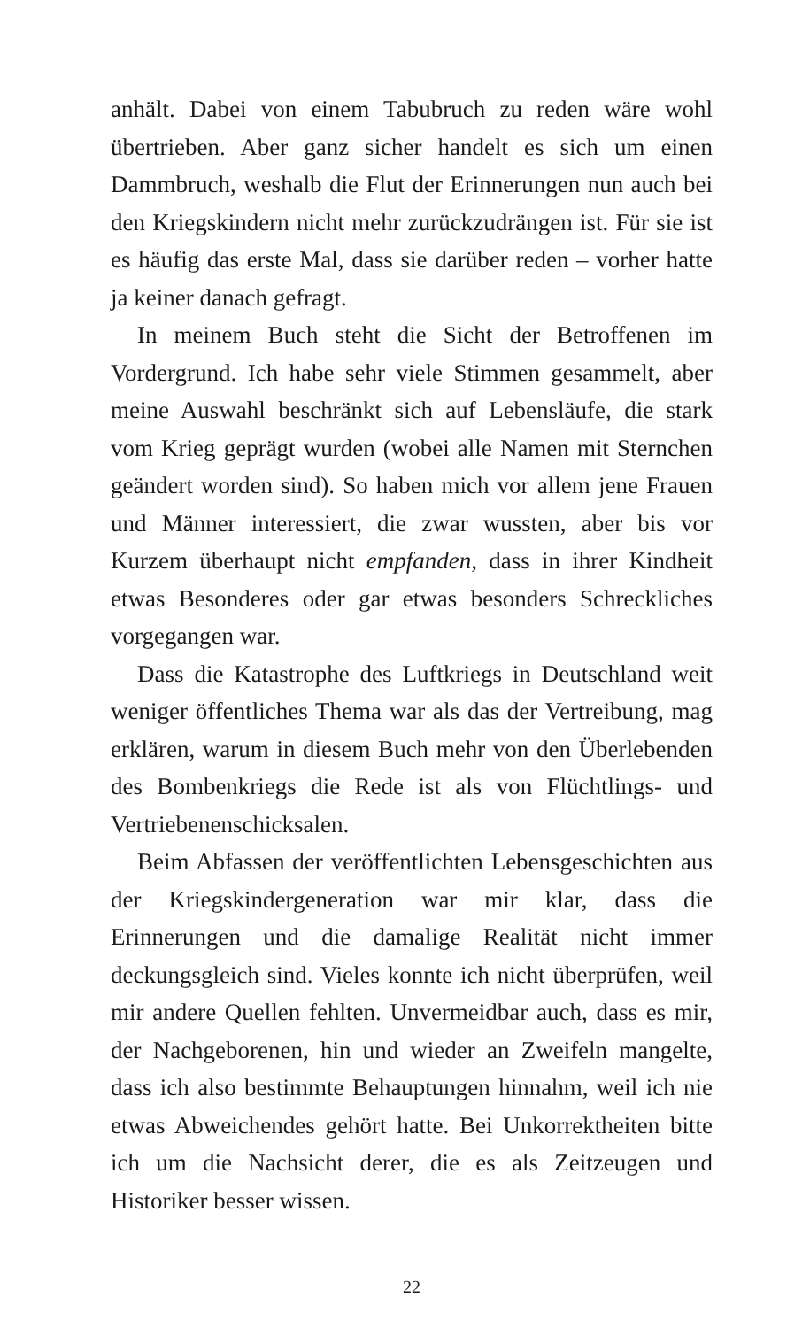anhält. Dabei von einem Tabubruch zu reden wäre wohl übertrieben. Aber ganz sicher handelt es sich um einen Dammbruch, weshalb die Flut der Erinnerungen nun auch bei den Kriegskindern nicht mehr zurückzudrängen ist. Für sie ist es häufig das erste Mal, dass sie darüber reden – vorher hatte ja keiner danach gefragt.
In meinem Buch steht die Sicht der Betroffenen im Vordergrund. Ich habe sehr viele Stimmen gesammelt, aber meine Auswahl beschränkt sich auf Lebensläufe, die stark vom Krieg geprägt wurden (wobei alle Namen mit Sternchen geändert worden sind). So haben mich vor allem jene Frauen und Männer interessiert, die zwar wussten, aber bis vor Kurzem überhaupt nicht empfanden, dass in ihrer Kindheit etwas Besonderes oder gar etwas besonders Schreckliches vorgegangen war.
Dass die Katastrophe des Luftkriegs in Deutschland weit weniger öffentliches Thema war als das der Vertreibung, mag erklären, warum in diesem Buch mehr von den Überlebenden des Bombenkriegs die Rede ist als von Flüchtlings- und Vertriebenenschicksalen.
Beim Abfassen der veröffentlichten Lebensgeschichten aus der Kriegskindergeneration war mir klar, dass die Erinnerungen und die damalige Realität nicht immer deckungsgleich sind. Vieles konnte ich nicht überprüfen, weil mir andere Quellen fehlten. Unvermeidbar auch, dass es mir, der Nachgeborenen, hin und wieder an Zweifeln mangelte, dass ich also bestimmte Behauptungen hinnahm, weil ich nie etwas Abweichendes gehört hatte. Bei Unkorrektheiten bitte ich um die Nachsicht derer, die es als Zeitzeugen und Historiker besser wissen.
22